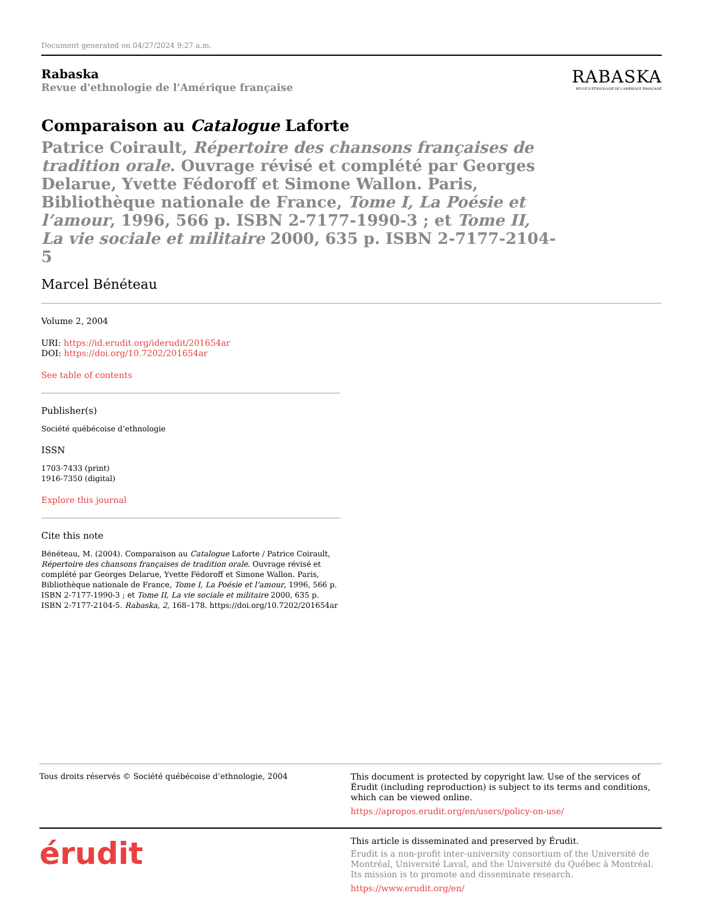Document generated on 04/27/2024 9:27 a.m.
Rabaska
Revue d'ethnologie de l'Amérique française
RABASKA
REVUE D'ETHNOLOGIE DE L'AMÉRIQUE FRANÇAISE
Comparaison au Catalogue Laforte
Patrice Coirault, Répertoire des chansons françaises de tradition orale. Ouvrage révisé et complété par Georges Delarue, Yvette Fédoroff et Simone Wallon. Paris, Bibliothèque nationale de France, Tome I, La Poésie et l’amour, 1996, 566 p. ISBN 2-7177-1990-3 ; et Tome II, La vie sociale et militaire 2000, 635 p. ISBN 2-7177-2104-5
Marcel Bénéteau
Volume 2, 2004
URI: https://id.erudit.org/iderudit/201654ar
DOI: https://doi.org/10.7202/201654ar
See table of contents
Publisher(s)
Société québécoise d’ethnologie
ISSN
1703-7433 (print)
1916-7350 (digital)
Explore this journal
Cite this note
Bénéteau, M. (2004). Comparaison au Catalogue Laforte / Patrice Coirault, Répertoire des chansons françaises de tradition orale. Ouvrage révisé et complété par Georges Delarue, Yvette Fédoroff et Simone Wallon. Paris, Bibliothèque nationale de France, Tome I, La Poésie et l’amour, 1996, 566 p. ISBN 2-7177-1990-3 ; et Tome II, La vie sociale et militaire 2000, 635 p. ISBN 2-7177-2104-5. Rabaska, 2, 168–178. https://doi.org/10.7202/201654ar
Tous droits réservés © Société québécoise d’ethnologie, 2004
This document is protected by copyright law. Use of the services of Érudit (including reproduction) is subject to its terms and conditions, which can be viewed online.
https://apropos.erudit.org/en/users/policy-on-use/
érudit
This article is disseminated and preserved by Érudit.
Érudit is a non-profit inter-university consortium of the Université de Montréal, Université Laval, and the Université du Québec à Montréal. Its mission is to promote and disseminate research.
https://www.erudit.org/en/